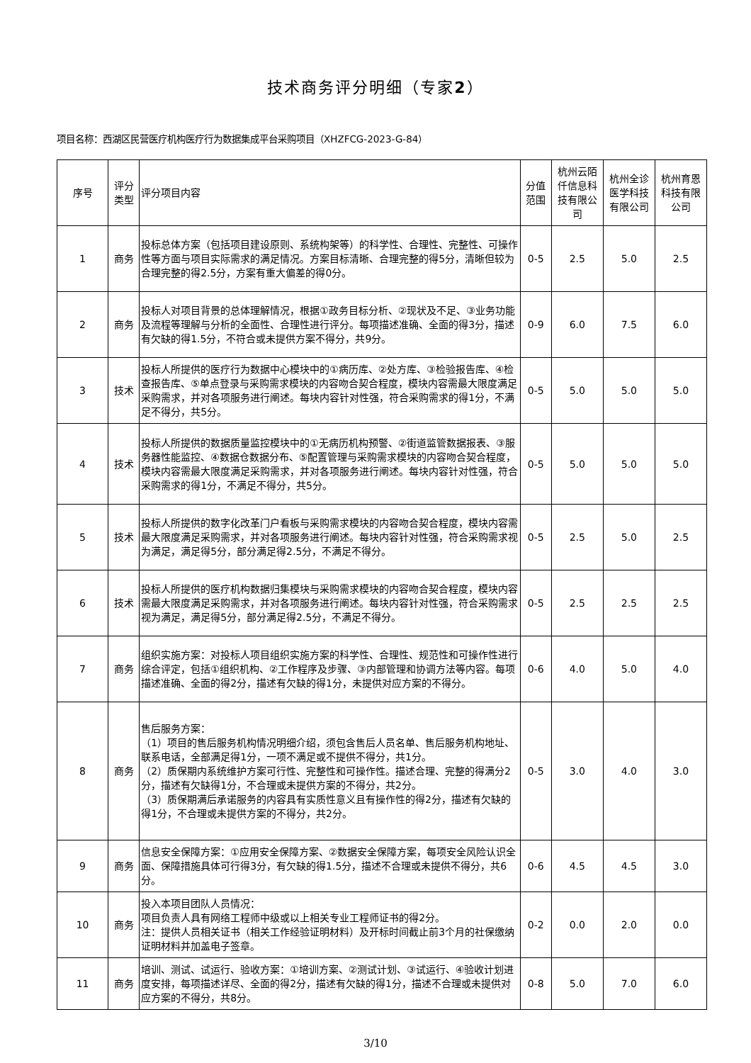技术商务评分明细（专家2）
项目名称：西湖区民营医疗机构医疗行为数据集成平台采购项目（XHZFCG-2023-G-84）
| 序号 | 评分类型 | 评分项目内容 | 分值范围 | 杭州云陌仟信息科技有限公司 | 杭州全诊医学科技有限公司 | 杭州育恩科技有限公司 |
| --- | --- | --- | --- | --- | --- | --- |
| 1 | 商务 | 投标总体方案（包括项目建设原则、系统构架等）的科学性、合理性、完整性、可操作性等方面与项目实际需求的满足情况。方案目标清晰、合理完整的得5分，清晰但较为合理完整的得2.5分，方案有重大偏差的得0分。 | 0-5 | 2.5 | 5.0 | 2.5 |
| 2 | 商务 | 投标人对项目背景的总体理解情况，根据①政务目标分析、②现状及不足、③业务功能及流程等理解与分析的全面性、合理性进行评分。每项描述准确、全面的得3分，描述有欠缺的得1.5分，不符合或未提供方案不得分，共9分。 | 0-9 | 6.0 | 7.5 | 6.0 |
| 3 | 技术 | 投标人所提供的医疗行为数据中心模块中的①病历库、②处方库、③检验报告库、④检查报告库、⑤单点登录与采购需求模块的内容吻合契合程度，模块内容需最大限度满足采购需求，并对各项服务进行阐述。每块内容针对性强，符合采购需求的得1分，不满足不得分，共5分。 | 0-5 | 5.0 | 5.0 | 5.0 |
| 4 | 技术 | 投标人所提供的数据质量监控模块中的①无病历机构预警、②街道监管数据报表、③服务器性能监控、④数据仓数据分布、⑤配置管理与采购需求模块的内容吻合契合程度，模块内容需最大限度满足采购需求，并对各项服务进行阐述。每块内容针对性强，符合采购需求的得1分，不满足不得分，共5分。 | 0-5 | 5.0 | 5.0 | 5.0 |
| 5 | 技术 | 投标人所提供的数字化改革门户看板与采购需求模块的内容吻合契合程度，模块内容需最大限度满足采购需求，并对各项服务进行阐述。每块内容针对性强，符合采购需求视为满足，满足得5分，部分满足得2.5分，不满足不得分。 | 0-5 | 2.5 | 5.0 | 2.5 |
| 6 | 技术 | 投标人所提供的医疗机构数据归集模块与采购需求模块的内容吻合契合程度，模块内容需最大限度满足采购需求，并对各项服务进行阐述。每块内容针对性强，符合采购需求视为满足，满足得5分，部分满足得2.5分，不满足不得分。 | 0-5 | 2.5 | 2.5 | 2.5 |
| 7 | 商务 | 组织实施方案：对投标人项目组织实施方案的科学性、合理性、规范性和可操作性进行综合评定，包括①组织机构、②工作程序及步骤、③内部管理和协调方法等内容。每项描述准确、全面的得2分，描述有欠缺的得1分，未提供对应方案的不得分。 | 0-6 | 4.0 | 5.0 | 4.0 |
| 8 | 商务 | 售后服务方案： （1）项目的售后服务机构情况明细介绍，须包含售后人员名单、售后服务机构地址、联系电话，全部满足得1分，一项不满足或不提供不得分，共1分。 （2）质保期内系统维护方案可行性、完整性和可操作性。描述合理、完整的得满分2分，描述有欠缺得1分，不合理或未提供方案的不得分，共2分。 （3）质保期满后承诺服务的内容具有实质性意义且有操作性的得2分，描述有欠缺的得1分，不合理或未提供方案的不得分，共2分。 | 0-5 | 3.0 | 4.0 | 3.0 |
| 9 | 商务 | 信息安全保障方案：①应用安全保障方案、②数据安全保障方案，每项安全风险认识全面、保障措施具体可行得3分，有欠缺的得1.5分，描述不合理或未提供不得分，共6分。 | 0-6 | 4.5 | 4.5 | 3.0 |
| 10 | 商务 | 投入本项目团队人员情况： 项目负责人具有网络工程师中级或以上相关专业工程师证书的得2分。 注：提供人员相关证书（相关工作经验证明材料）及开标时间截止前3个月的社保缴纳证明材料并加盖电子签章。 | 0-2 | 0.0 | 2.0 | 0.0 |
| 11 | 商务 | 培训、测试、试运行、验收方案：①培训方案、②测试计划、③试运行、④验收计划进度安排，每项描述详尽、全面的得2分，描述有欠缺的得1分，描述不合理或未提供对应方案的不得分，共8分。 | 0-8 | 5.0 | 7.0 | 6.0 |
3/10